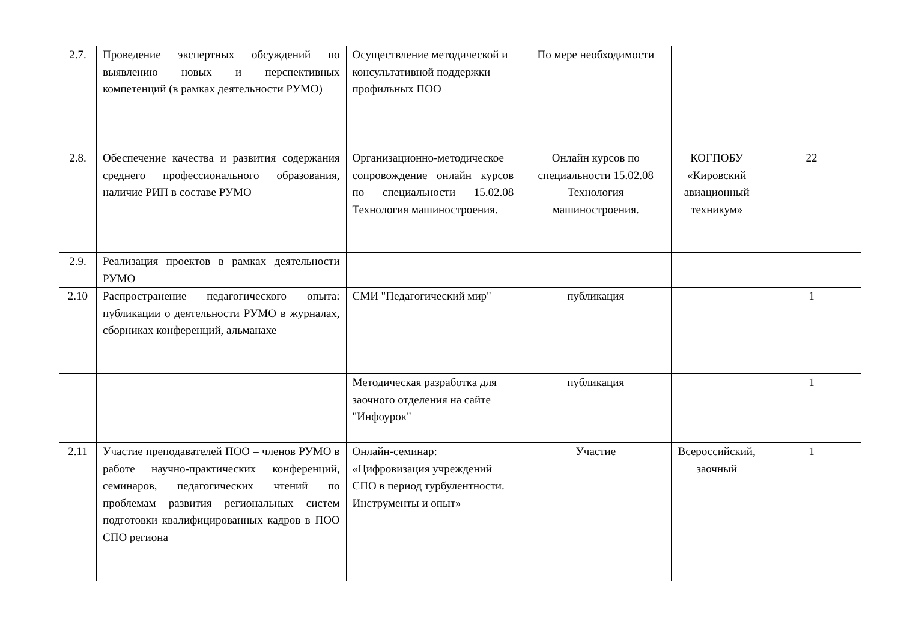| 2.7. | Проведение экспертных обсуждений по выявлению новых и перспективных компетенций (в рамках деятельности РУМО) | Осуществление методической и консультативной поддержки профильных ПОО | По мере необходимости | | |
| 2.8. | Обеспечение качества и развития содержания среднего профессионального образования, наличие РИП в составе РУМО | Организационно-методическое сопровождение онлайн курсов по специальности 15.02.08 Технология машиностроения. | Онлайн курсов по специальности 15.02.08 Технология машиностроения. | КОГПОБУ «Кировский авиационный техникум» | 22 |
| 2.9. | Реализация проектов в рамках деятельности РУМО | | | | |
| 2.10 | Распространение педагогического опыта: публикации о деятельности РУМО в журналах, сборниках конференций, альманахе | СМИ "Педагогический мир" | публикация | | 1 |
| | | Методическая разработка для заочного отделения на сайте "Инфоурок" | публикация | | 1 |
| 2.11 | Участие преподавателей ПОО – членов РУМО в работе научно-практических конференций, семинаров, педагогических чтений по проблемам развития региональных систем подготовки квалифицированных кадров в ПОО СПО региона | Онлайн-семинар: «Цифровизация учреждений СПО в период турбулентности. Инструменты и опыт» | Участие | Всероссийский, заочный | 1 |